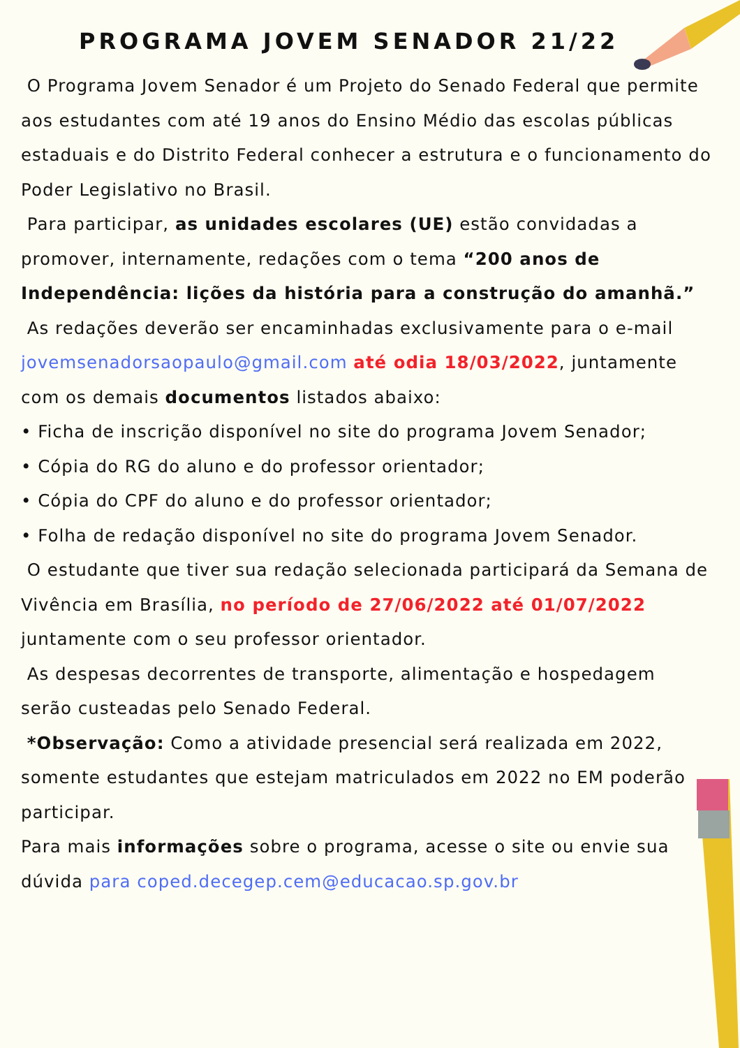PROGRAMA JOVEM SENADOR 21/22
O Programa Jovem Senador é um Projeto do Senado Federal que permite aos estudantes com até 19 anos do Ensino Médio das escolas públicas estaduais e do Distrito Federal conhecer a estrutura e o funcionamento do Poder Legislativo no Brasil.
Para participar, as unidades escolares (UE) estão convidadas a promover, internamente, redações com o tema “200 anos de Independência: lições da história para a construção do amanhã.”
As redações deverão ser encaminhadas exclusivamente para o e-mail jovemsenadorsaopaulo@gmail.com até odia 18/03/2022, juntamente com os demais documentos listados abaixo:
• Ficha de inscrição disponível no site do programa Jovem Senador;
• Cópia do RG do aluno e do professor orientador;
• Cópia do CPF do aluno e do professor orientador;
• Folha de redação disponível no site do programa Jovem Senador.
O estudante que tiver sua redação selecionada participará da Semana de Vivência em Brasília, no período de 27/06/2022 até 01/07/2022 juntamente com o seu professor orientador.
As despesas decorrentes de transporte, alimentação e hospedagem serão custeadas pelo Senado Federal.
*Observação: Como a atividade presencial será realizada em 2022, somente estudantes que estejam matriculados em 2022 no EM poderão participar.
Para mais informações sobre o programa, acesse o site ou envie sua dúvida para coped.decegep.cem@educacao.sp.gov.br